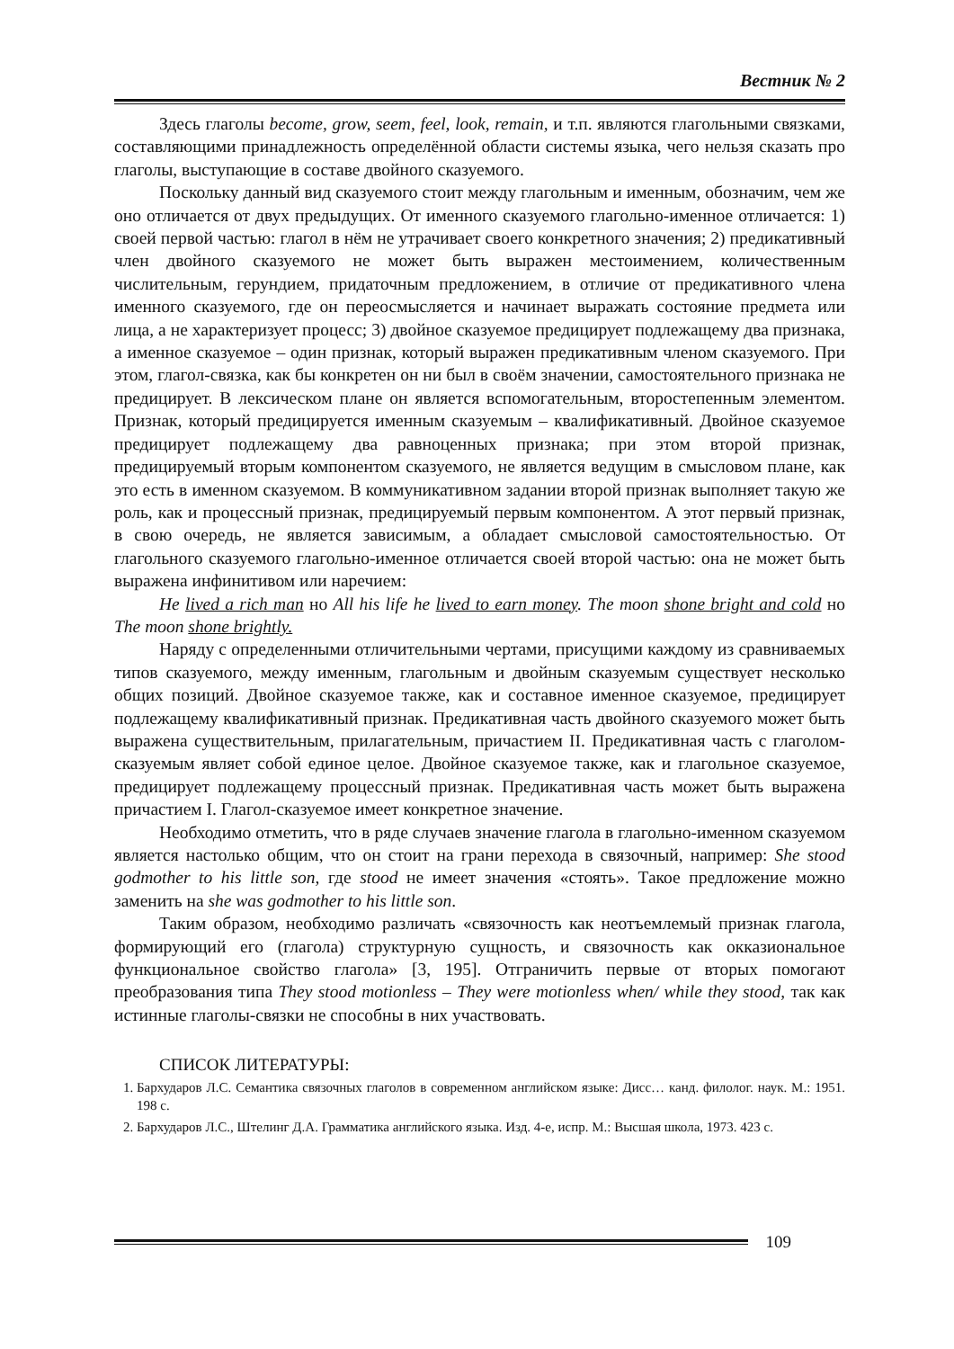Вестник № 2
Здесь глаголы become, grow, seem, feel, look, remain, и т.п. являются глагольными связками, составляющими принадлежность определённой области системы языка, чего нельзя сказать про глаголы, выступающие в составе двойного сказуемого.
Поскольку данный вид сказуемого стоит между глагольным и именным, обозначим, чем же оно отличается от двух предыдущих. От именного сказуемого глагольно-именное отличается: 1) своей первой частью: глагол в нём не утрачивает своего конкретного значения; 2) предикативный член двойного сказуемого не может быть выражен местоимением, количественным числительным, герундием, придаточным предложением, в отличие от предикативного члена именного сказуемого, где он переосмысляется и начинает выражать состояние предмета или лица, а не характеризует процесс; 3) двойное сказуемое предицирует подлежащему два признака, а именное сказуемое – один признак, который выражен предикативным членом сказуемого. При этом, глагол-связка, как бы конкретен он ни был в своём значении, самостоятельного признака не предицирует. В лексическом плане он является вспомогательным, второстепенным элементом. Признак, который предицируется именным сказуемым – квалификативный. Двойное сказуемое предицирует подлежащему два равноценных признака; при этом второй признак, предицируемый вторым компонентом сказуемого, не является ведущим в смысловом плане, как это есть в именном сказуемом. В коммуникативном задании второй признак выполняет такую же роль, как и процессный признак, предицируемый первым компонентом. А этот первый признак, в свою очередь, не является зависимым, а обладает смысловой самостоятельностью. От глагольного сказуемого глагольно-именное отличается своей второй частью: она не может быть выражена инфинитивом или наречием:
He lived a rich man но All his life he lived to earn money. The moon shone bright and cold но The moon shone brightly.
Наряду с определенными отличительными чертами, присущими каждому из сравниваемых типов сказуемого, между именным, глагольным и двойным сказуемым существует несколько общих позиций. Двойное сказуемое также, как и составное именное сказуемое, предицирует подлежащему квалификативный признак. Предикативная часть двойного сказуемого может быть выражена существительным, прилагательным, причастием II. Предикативная часть с глаголом-сказуемым являет собой единое целое. Двойное сказуемое также, как и глагольное сказуемое, предицирует подлежащему процессный признак. Предикативная часть может быть выражена причастием I. Глагол-сказуемое имеет конкретное значение.
Необходимо отметить, что в ряде случаев значение глагола в глагольно-именном сказуемом является настолько общим, что он стоит на грани перехода в связочный, например: She stood godmother to his little son, где stood не имеет значения «стоять». Такое предложение можно заменить на she was godmother to his little son.
Таким образом, необходимо различать «связочность как неотъемлемый признак глагола, формирующий его (глагола) структурную сущность, и связочность как окказиональное функциональное свойство глагола» [3, 195]. Отграничить первые от вторых помогают преобразования типа They stood motionless – They were motionless when/ while they stood, так как истинные глаголы-связки не способны в них участвовать.
СПИСОК ЛИТЕРАТУРЫ:
1. Бархударов Л.С. Семантика связочных глаголов в современном английском языке: Дисс… канд. филолог. наук. М.: 1951. 198 с.
2. Бархударов Л.С., Штелинг Д.А. Грамматика английского языка. Изд. 4-е, испр. М.: Высшая школа, 1973. 423 с.
109